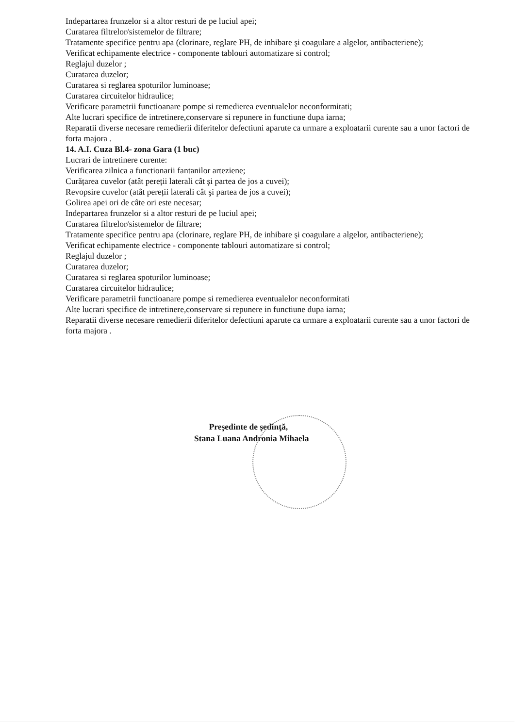Indepartarea frunzelor si a altor resturi de pe luciul apei;
Curatarea filtrelor/sistemelor de filtrare;
Tratamente specifice pentru apa (clorinare, reglare PH, de inhibare şi coagulare a algelor, antibacteriene);
Verificat echipamente electrice - componente tablouri automatizare si control;
Reglajul duzelor ;
Curatarea duzelor;
Curatarea si reglarea spoturilor luminoase;
Curatarea circuitelor hidraulice;
Verificare parametrii functioanare pompe si remedierea eventualelor neconformitati;
Alte lucrari specifice de intretinere,conservare si repunere in functiune dupa iarna;
Reparatii diverse necesare remedierii diferitelor defectiuni aparute ca urmare a exploatarii curente sau a unor factori de forta majora .
14. A.I. Cuza Bl.4- zona Gara (1 buc)
Lucrari de intretinere curente:
Verificarea zilnica a functionarii fantanilor arteziene;
Curățarea cuvelor (atât pereții laterali cât şi partea de jos a cuvei);
Revopsire cuvelor (atât pereții laterali cât şi partea de jos a cuvei);
Golirea apei ori de câte ori este necesar;
Indepartarea frunzelor si a altor resturi de pe luciul apei;
Curatarea filtrelor/sistemelor de filtrare;
Tratamente specifice pentru apa (clorinare, reglare PH, de inhibare şi coagulare a algelor, antibacteriene);
Verificat echipamente electrice - componente tablouri automatizare si control;
Reglajul duzelor ;
Curatarea duzelor;
Curatarea si reglarea spoturilor luminoase;
Curatarea circuitelor hidraulice;
Verificare parametrii functioanare pompe si remedierea eventualelor neconformitati
Alte lucrari specifice de intretinere,conservare si repunere in functiune dupa iarna;
Reparatii diverse necesare remedierii diferitelor defectiuni aparute ca urmare a exploatarii curente sau a unor factori de forta majora .
Preşedinte de şedinţă,
Stana Luana Andronia Mihaela